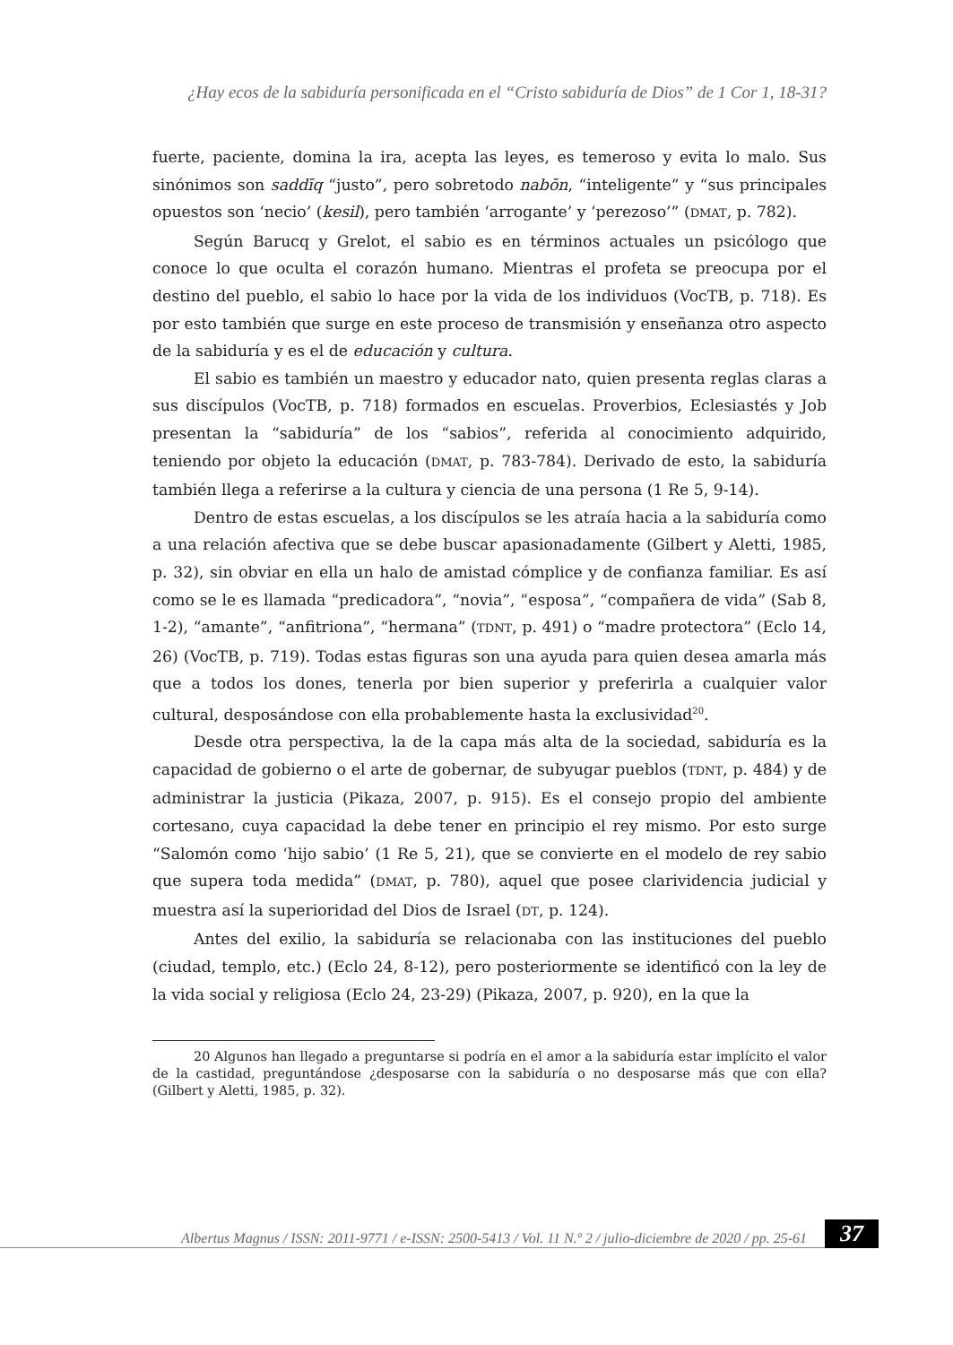¿Hay ecos de la sabiduría personificada en el “Cristo sabiduría de Dios” de 1 Cor 1, 18-31?
fuerte, paciente, domina la ira, acepta las leyes, es temeroso y evita lo malo. Sus sinónimos son saddīq “justo”, pero sobretodo nabōn, “inteligente” y “sus principales opuestos son ‘necio’ (kesil), pero también ‘arrogante’ y ‘perezoso’” (DMAT, p. 782).
Según Barucq y Grelot, el sabio es en términos actuales un psicólogo que conoce lo que oculta el corazón humano. Mientras el profeta se preocupa por el destino del pueblo, el sabio lo hace por la vida de los individuos (VocTB, p. 718). Es por esto también que surge en este proceso de transmisión y enseñanza otro aspecto de la sabiduría y es el de educación y cultura.
El sabio es también un maestro y educador nato, quien presenta reglas claras a sus discípulos (VocTB, p. 718) formados en escuelas. Proverbios, Eclesiastés y Job presentan la “sabiduría” de los “sabios”, referida al conocimiento adquirido, teniendo por objeto la educación (DMAT, p. 783-784). Derivado de esto, la sabiduría también llega a referirse a la cultura y ciencia de una persona (1 Re 5, 9-14).
Dentro de estas escuelas, a los discípulos se les atraía hacia a la sabiduría como a una relación afectiva que se debe buscar apasionadamente (Gilbert y Aletti, 1985, p. 32), sin obviar en ella un halo de amistad cómplice y de confianza familiar. Es así como se le es llamada “predicadora”, “novia”, “esposa”, “compañera de vida” (Sab 8, 1-2), “amante”, “anfitriona”, “hermana” (TDNT, p. 491) o “madre protectora” (Eclo 14, 26) (VocTB, p. 719). Todas estas figuras son una ayuda para quien desea amarla más que a todos los dones, tenerla por bien superior y preferirla a cualquier valor cultural, desposándose con ella probablemente hasta la exclusividad<sup>20</sup>.
Desde otra perspectiva, la de la capa más alta de la sociedad, sabiduría es la capacidad de gobierno o el arte de gobernar, de subyugar pueblos (TDNT, p. 484) y de administrar la justicia (Pikaza, 2007, p. 915). Es el consejo propio del ambiente cortesano, cuya capacidad la debe tener en principio el rey mismo. Por esto surge “Salomón como ‘hijo sabio’ (1 Re 5, 21), que se convierte en el modelo de rey sabio que supera toda medida” (DMAT, p. 780), aquel que posee clarividencia judicial y muestra así la superioridad del Dios de Israel (DT, p. 124).
Antes del exilio, la sabiduría se relacionaba con las instituciones del pueblo (ciudad, templo, etc.) (Eclo 24, 8-12), pero posteriormente se identificó con la ley de la vida social y religiosa (Eclo 24, 23-29) (Pikaza, 2007, p. 920), en la que la
20 Algunos han llegado a preguntarse si podría en el amor a la sabiduría estar implícito el valor de la castidad, preguntándose ¿desposarse con la sabiduría o no desposarse más que con ella? (Gilbert y Aletti, 1985, p. 32).
Albertus Magnus / ISSN: 2011-9771 / e-ISSN: 2500-5413 / Vol. 11 N.º 2 / julio-diciembre de 2020 / pp. 25-61
37